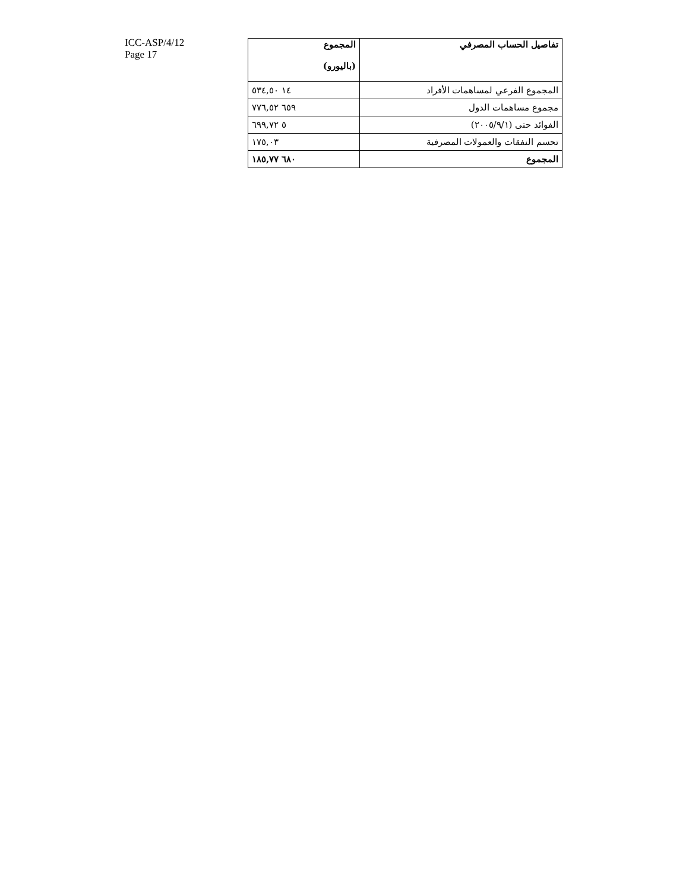ICC-ASP/4/12
Page 17
| تفاصيل الحساب المصرفي | المجموع (باليورو) |
| --- | --- |
| المجموع الفرعي لمساهمات الأفراد | ١٤ ٥٣٤,٥٠ |
| مجموع مساهمات الدول | ٦٥٩ ٧٧٦,٥٢ |
| الفوائد حتى (٢٠٠٥/٩/١) | ٥ ٦٩٩,٧٢ |
| تحسم النفقات والعمولات المصرفية | ١٧٥,٠٣ |
| المجموع | ٦٨٠ ١٨٥,٧٧ |